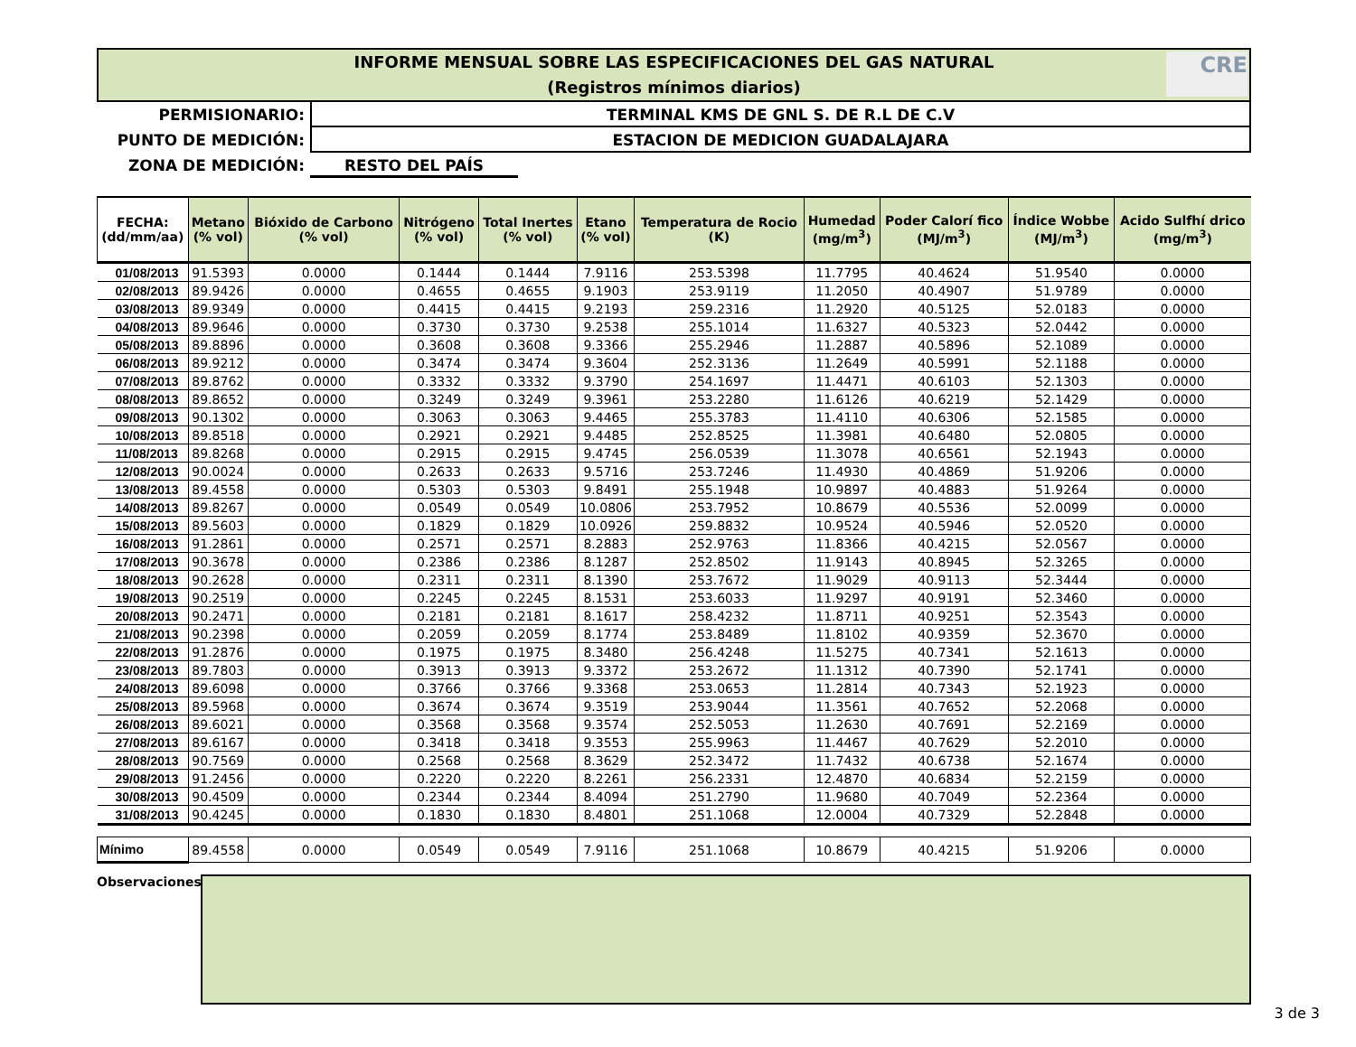INFORME MENSUAL SOBRE LAS ESPECIFICACIONES DEL GAS NATURAL
(Registros mínimos diarios)
CRE
PERMISIONARIO: TERMINAL KMS DE GNL S. DE R.L DE C.V
PUNTO DE MEDICIÓN: ESTACION DE MEDICION GUADALAJARA
ZONA DE MEDICIÓN: RESTO DEL PAÍS
| FECHA: (dd/mm/aa) | Metano (% vol) | Bióxido de Carbono (% vol) | Nitrógeno (% vol) | Total Inertes (% vol) | Etano (% vol) | Temperatura de Rocio (K) | Humedad (mg/m<sup>3</sup>) | Poder Calorí fico (MJ/m<sup>3</sup>) | Índice Wobbe (MJ/m<sup>3</sup>) | Acido Sulfhí drico (mg/m<sup>3</sup>) |
| --- | --- | --- | --- | --- | --- | --- | --- | --- | --- | --- |
| 01/08/2013 | 91.5393 | 0.0000 | 0.1444 | 0.1444 | 7.9116 | 253.5398 | 11.7795 | 40.4624 | 51.9540 | 0.0000 |
| 02/08/2013 | 89.9426 | 0.0000 | 0.4655 | 0.4655 | 9.1903 | 253.9119 | 11.2050 | 40.4907 | 51.9789 | 0.0000 |
| 03/08/2013 | 89.9349 | 0.0000 | 0.4415 | 0.4415 | 9.2193 | 259.2316 | 11.2920 | 40.5125 | 52.0183 | 0.0000 |
| 04/08/2013 | 89.9646 | 0.0000 | 0.3730 | 0.3730 | 9.2538 | 255.1014 | 11.6327 | 40.5323 | 52.0442 | 0.0000 |
| 05/08/2013 | 89.8896 | 0.0000 | 0.3608 | 0.3608 | 9.3366 | 255.2946 | 11.2887 | 40.5896 | 52.1089 | 0.0000 |
| 06/08/2013 | 89.9212 | 0.0000 | 0.3474 | 0.3474 | 9.3604 | 252.3136 | 11.2649 | 40.5991 | 52.1188 | 0.0000 |
| 07/08/2013 | 89.8762 | 0.0000 | 0.3332 | 0.3332 | 9.3790 | 254.1697 | 11.4471 | 40.6103 | 52.1303 | 0.0000 |
| 08/08/2013 | 89.8652 | 0.0000 | 0.3249 | 0.3249 | 9.3961 | 253.2280 | 11.6126 | 40.6219 | 52.1429 | 0.0000 |
| 09/08/2013 | 90.1302 | 0.0000 | 0.3063 | 0.3063 | 9.4465 | 255.3783 | 11.4110 | 40.6306 | 52.1585 | 0.0000 |
| 10/08/2013 | 89.8518 | 0.0000 | 0.2921 | 0.2921 | 9.4485 | 252.8525 | 11.3981 | 40.6480 | 52.0805 | 0.0000 |
| 11/08/2013 | 89.8268 | 0.0000 | 0.2915 | 0.2915 | 9.4745 | 256.0539 | 11.3078 | 40.6561 | 52.1943 | 0.0000 |
| 12/08/2013 | 90.0024 | 0.0000 | 0.2633 | 0.2633 | 9.5716 | 253.7246 | 11.4930 | 40.4869 | 51.9206 | 0.0000 |
| 13/08/2013 | 89.4558 | 0.0000 | 0.5303 | 0.5303 | 9.8491 | 255.1948 | 10.9897 | 40.4883 | 51.9264 | 0.0000 |
| 14/08/2013 | 89.8267 | 0.0000 | 0.0549 | 0.0549 | 10.0806 | 253.7952 | 10.8679 | 40.5536 | 52.0099 | 0.0000 |
| 15/08/2013 | 89.5603 | 0.0000 | 0.1829 | 0.1829 | 10.0926 | 259.8832 | 10.9524 | 40.5946 | 52.0520 | 0.0000 |
| 16/08/2013 | 91.2861 | 0.0000 | 0.2571 | 0.2571 | 8.2883 | 252.9763 | 11.8366 | 40.4215 | 52.0567 | 0.0000 |
| 17/08/2013 | 90.3678 | 0.0000 | 0.2386 | 0.2386 | 8.1287 | 252.8502 | 11.9143 | 40.8945 | 52.3265 | 0.0000 |
| 18/08/2013 | 90.2628 | 0.0000 | 0.2311 | 0.2311 | 8.1390 | 253.7672 | 11.9029 | 40.9113 | 52.3444 | 0.0000 |
| 19/08/2013 | 90.2519 | 0.0000 | 0.2245 | 0.2245 | 8.1531 | 253.6033 | 11.9297 | 40.9191 | 52.3460 | 0.0000 |
| 20/08/2013 | 90.2471 | 0.0000 | 0.2181 | 0.2181 | 8.1617 | 258.4232 | 11.8711 | 40.9251 | 52.3543 | 0.0000 |
| 21/08/2013 | 90.2398 | 0.0000 | 0.2059 | 0.2059 | 8.1774 | 253.8489 | 11.8102 | 40.9359 | 52.3670 | 0.0000 |
| 22/08/2013 | 91.2876 | 0.0000 | 0.1975 | 0.1975 | 8.3480 | 256.4248 | 11.5275 | 40.7341 | 52.1613 | 0.0000 |
| 23/08/2013 | 89.7803 | 0.0000 | 0.3913 | 0.3913 | 9.3372 | 253.2672 | 11.1312 | 40.7390 | 52.1741 | 0.0000 |
| 24/08/2013 | 89.6098 | 0.0000 | 0.3766 | 0.3766 | 9.3368 | 253.0653 | 11.2814 | 40.7343 | 52.1923 | 0.0000 |
| 25/08/2013 | 89.5968 | 0.0000 | 0.3674 | 0.3674 | 9.3519 | 253.9044 | 11.3561 | 40.7652 | 52.2068 | 0.0000 |
| 26/08/2013 | 89.6021 | 0.0000 | 0.3568 | 0.3568 | 9.3574 | 252.5053 | 11.2630 | 40.7691 | 52.2169 | 0.0000 |
| 27/08/2013 | 89.6167 | 0.0000 | 0.3418 | 0.3418 | 9.3553 | 255.9963 | 11.4467 | 40.7629 | 52.2010 | 0.0000 |
| 28/08/2013 | 90.7569 | 0.0000 | 0.2568 | 0.2568 | 8.3629 | 252.3472 | 11.7432 | 40.6738 | 52.1674 | 0.0000 |
| 29/08/2013 | 91.2456 | 0.0000 | 0.2220 | 0.2220 | 8.2261 | 256.2331 | 12.4870 | 40.6834 | 52.2159 | 0.0000 |
| 30/08/2013 | 90.4509 | 0.0000 | 0.2344 | 0.2344 | 8.4094 | 251.2790 | 11.9680 | 40.7049 | 52.2364 | 0.0000 |
| 31/08/2013 | 90.4245 | 0.0000 | 0.1830 | 0.1830 | 8.4801 | 251.1068 | 12.0004 | 40.7329 | 52.2848 | 0.0000 |
| Mínimo | 89.4558 | 0.0000 | 0.0549 | 0.0549 | 7.9116 | 251.1068 | 10.8679 | 40.4215 | 51.9206 | 0.0000 |
Observaciones:
3 de 3